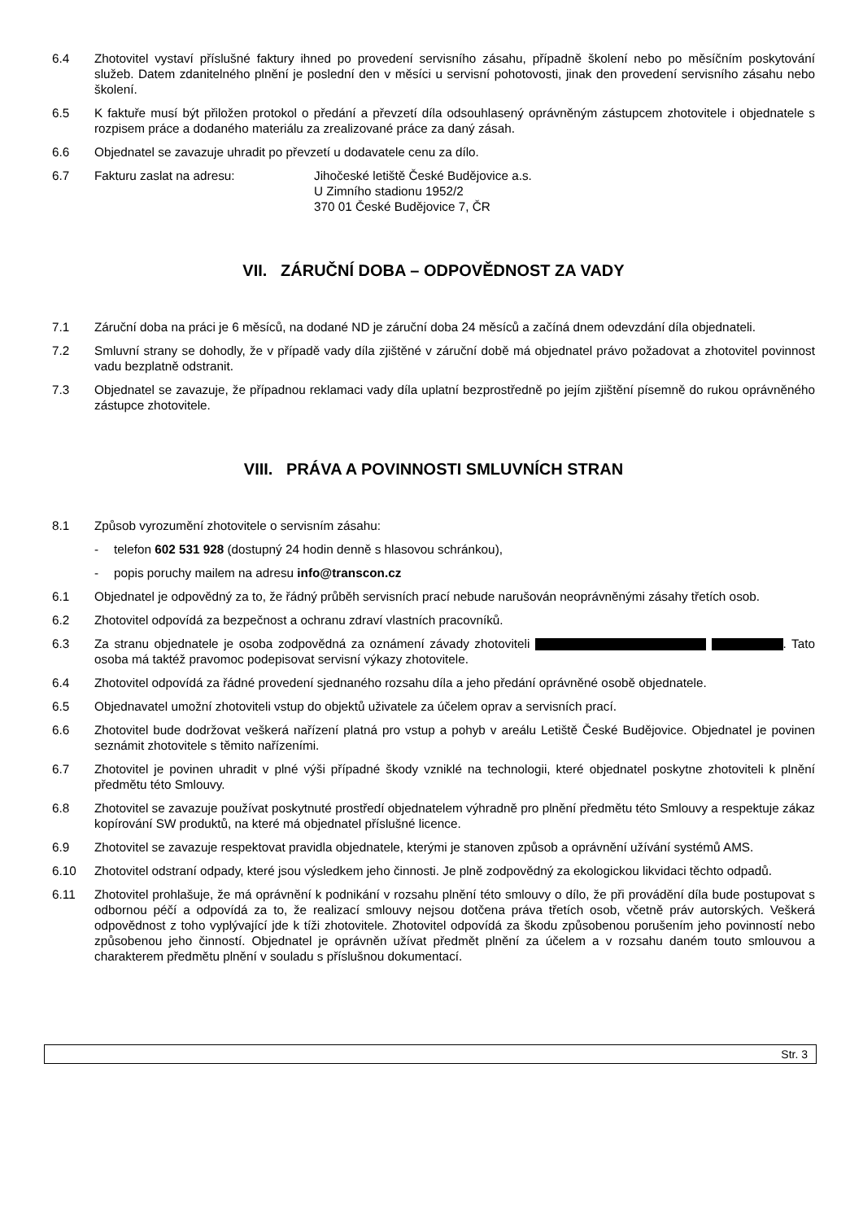6.4 Zhotovitel vystaví příslušné faktury ihned po provedení servisního zásahu, případně školení nebo po měsíčním poskytování služeb. Datem zdanitelného plnění je poslední den v měsíci u servisní pohotovosti, jinak den provedení servisního zásahu nebo školení.
6.5 K faktuře musí být přiložen protokol o předání a převzetí díla odsouhlasený oprávněným zástupcem zhotovitele i objednatele s rozpisem práce a dodaného materiálu za zrealizované práce za daný zásah.
6.6 Objednatel se zavazuje uhradit po převzetí u dodavatele cenu za dílo.
6.7 Fakturu zaslat na adresu: Jihočeské letiště České Budějovice a.s.
U Zimního stadionu 1952/2
370 01 České Budějovice 7, ČR
VII. ZÁRUČNÍ DOBA – ODPOVĚDNOST ZA VADY
7.1 Záruční doba na práci je 6 měsíců, na dodané ND je záruční doba 24 měsíců a začíná dnem odevzdání díla objednateli.
7.2 Smluvní strany se dohodly, že v případě vady díla zjištěné v záruční době má objednatel právo požadovat a zhotovitel povinnost vadu bezplatně odstranit.
7.3 Objednatel se zavazuje, že případnou reklamaci vady díla uplatní bezprostředně po jejím zjištění písemně do rukou oprávněného zástupce zhotovitele.
VIII. PRÁVA A POVINNOSTI SMLUVNÍCH STRAN
8.1 Způsob vyrozumění zhotovitele o servisním zásahu:
- telefon 602 531 928 (dostupný 24 hodin denně s hlasovou schránkou),
- popis poruchy mailem na adresu info@transcon.cz
6.1 Objednatel je odpovědný za to, že řádný průběh servisních prací nebude narušován neoprávněnými zásahy třetích osob.
6.2 Zhotovitel odpovídá za bezpečnost a ochranu zdraví vlastních pracovníků.
6.3 Za stranu objednatele je osoba zodpovědná za oznámení závady zhotoviteli . Tato osoba má taktéž pravomoc podepisovat servisní výkazy zhotovitele.
6.4 Zhotovitel odpovídá za řádné provedení sjednaného rozsahu díla a jeho předání oprávněné osobě objednatele.
6.5 Objednavatel umožní zhotoviteli vstup do objektů uživatele za účelem oprav a servisních prací.
6.6 Zhotovitel bude dodržovat veškerá nařízení platná pro vstup a pohyb v areálu Letiště České Budějovice. Objednatel je povinen seznámit zhotovitele s těmito nařízeními.
6.7 Zhotovitel je povinen uhradit v plné výši případné škody vzniklé na technologii, které objednatel poskytne zhotoviteli k plnění předmětu této Smlouvy.
6.8 Zhotovitel se zavazuje používat poskytnuté prostředí objednatelem výhradně pro plnění předmětu této Smlouvy a respektuje zákaz kopírování SW produktů, na které má objednatel příslušné licence.
6.9 Zhotovitel se zavazuje respektovat pravidla objednatele, kterými je stanoven způsob a oprávnění užívání systémů AMS.
6.10 Zhotovitel odstraní odpady, které jsou výsledkem jeho činnosti. Je plně zodpovědný za ekologickou likvidaci těchto odpadů.
6.11 Zhotovitel prohlašuje, že má oprávnění k podnikání v rozsahu plnění této smlouvy o dílo, že při provádění díla bude postupovat s odbornou péčí a odpovídá za to, že realizací smlouvy nejsou dotčena práva třetích osob, včetně práv autorských. Veškerá odpovědnost z toho vyplývající jde k tíži zhotovitele. Zhotovitel odpovídá za škodu způsobenou porušením jeho povinností nebo způsobenou jeho činností. Objednatel je oprávněn užívat předmět plnění za účelem a v rozsahu daném touto smlouvou a charakterem předmětu plnění v souladu s příslušnou dokumentací.
Str. 3